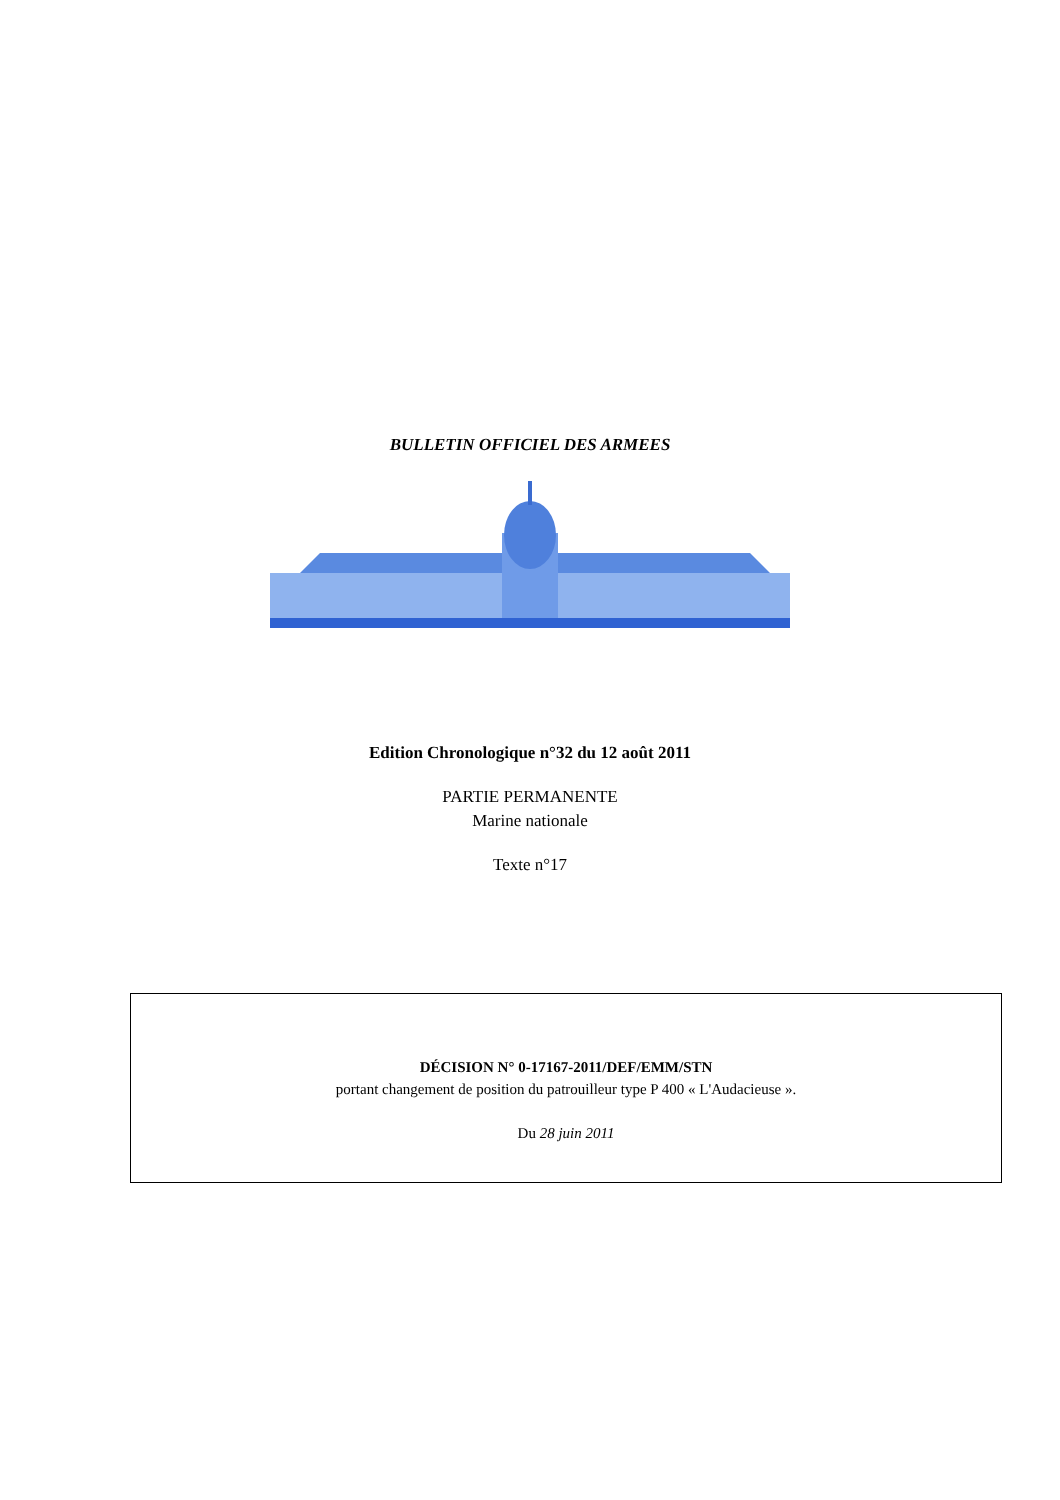BULLETIN OFFICIEL DES ARMEES
Edition Chronologique n°32 du 12 août 2011
PARTIE PERMANENTE
Marine nationale
Texte n°17
DÉCISION N° 0-17167-2011/DEF/EMM/STN
portant changement de position du patrouilleur type P 400 « L'Audacieuse ».
Du 28 juin 2011